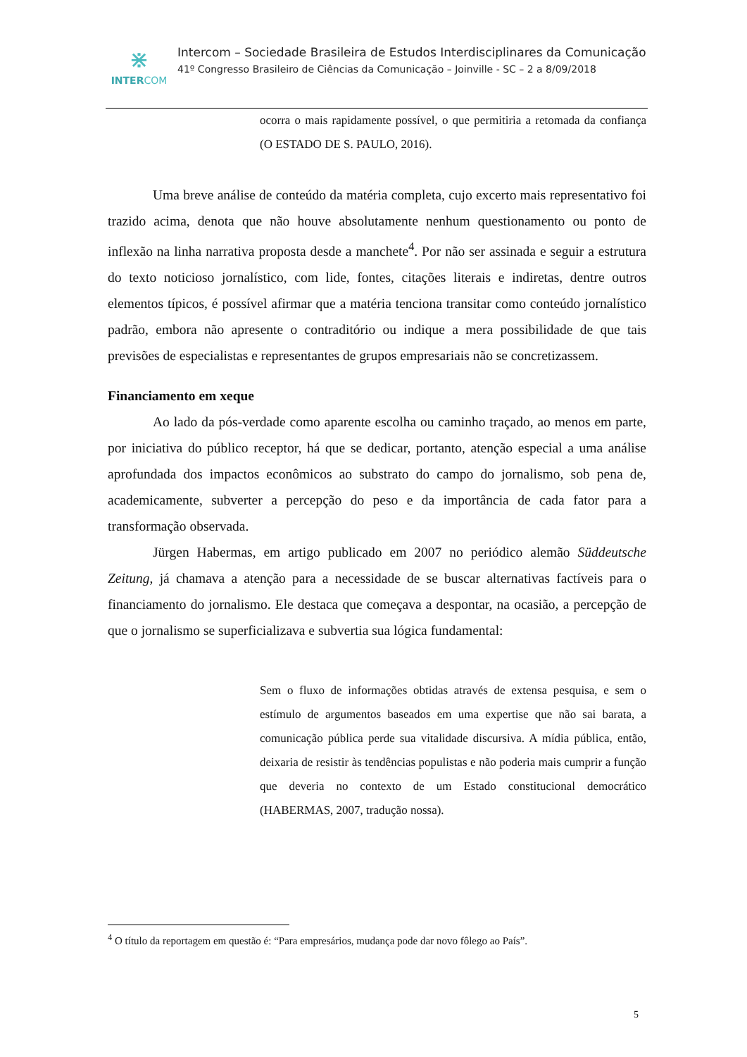⋇
INTERCOM
Intercom – Sociedade Brasileira de Estudos Interdisciplinares da Comunicação
41º Congresso Brasileiro de Ciências da Comunicação – Joinville - SC – 2 a 8/09/2018
ocorra o mais rapidamente possível, o que permitiria a retomada da confiança (O ESTADO DE S. PAULO, 2016).
Uma breve análise de conteúdo da matéria completa, cujo excerto mais representativo foi trazido acima, denota que não houve absolutamente nenhum questionamento ou ponto de inflexão na linha narrativa proposta desde a manchete<sup>4</sup>. Por não ser assinada e seguir a estrutura do texto noticioso jornalístico, com lide, fontes, citações literais e indiretas, dentre outros elementos típicos, é possível afirmar que a matéria tenciona transitar como conteúdo jornalístico padrão, embora não apresente o contraditório ou indique a mera possibilidade de que tais previsões de especialistas e representantes de grupos empresariais não se concretizassem.
Financiamento em xeque
Ao lado da pós-verdade como aparente escolha ou caminho traçado, ao menos em parte, por iniciativa do público receptor, há que se dedicar, portanto, atenção especial a uma análise aprofundada dos impactos econômicos ao substrato do campo do jornalismo, sob pena de, academicamente, subverter a percepção do peso e da importância de cada fator para a transformação observada.
Jürgen Habermas, em artigo publicado em 2007 no periódico alemão Süddeutsche Zeitung, já chamava a atenção para a necessidade de se buscar alternativas factíveis para o financiamento do jornalismo. Ele destaca que começava a despontar, na ocasião, a percepção de que o jornalismo se superficializava e subvertia sua lógica fundamental:
Sem o fluxo de informações obtidas através de extensa pesquisa, e sem o estímulo de argumentos baseados em uma expertise que não sai barata, a comunicação pública perde sua vitalidade discursiva. A mídia pública, então, deixaria de resistir às tendências populistas e não poderia mais cumprir a função que deveria no contexto de um Estado constitucional democrático (HABERMAS, 2007, tradução nossa).
<sup>4</sup> O título da reportagem em questão é: “Para empresários, mudança pode dar novo fôlego ao País”.
5